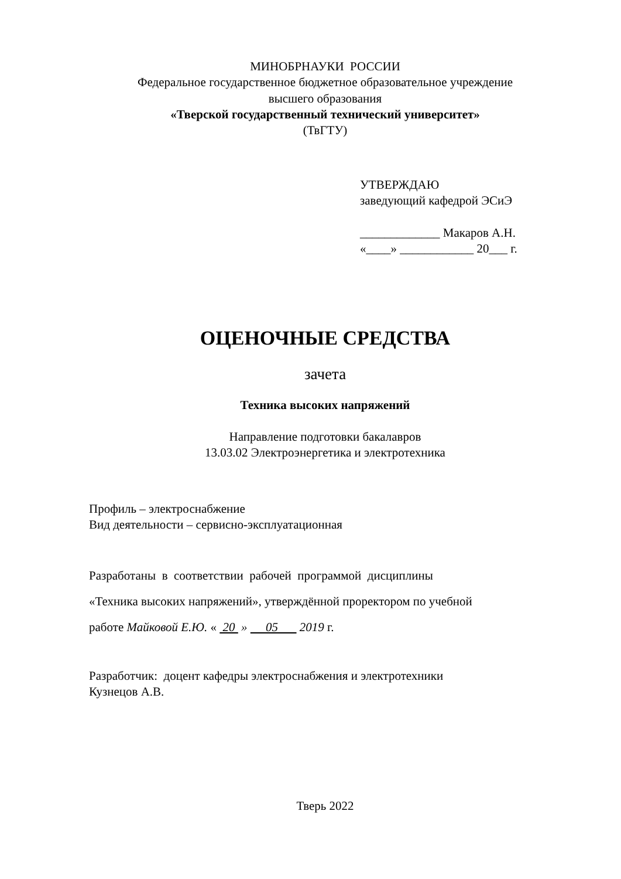МИНОБРНАУКИ РОССИИ
Федеральное государственное бюджетное образовательное учреждение
высшего образования
«Тверской государственный технический университет»
(ТвГТУ)
УТВЕРЖДАЮ
заведующий кафедрой ЭСиЭ
_____________ Макаров А.Н.
«____» ____________ 20___ г.
ОЦЕНОЧНЫЕ СРЕДСТВА
зачета
Техника высоких напряжений
Направление подготовки бакалавров
13.03.02 Электроэнергетика и электротехника
Профиль – электроснабжение
Вид деятельности – сервисно-эксплуатационная
Разработаны в соответствии рабочей программой дисциплины
«Техника высоких напряжений», утверждённой проректором по учебной
работе Майковой Е.Ю. « 20 » 05 2019 г.
Разработчик: доцент кафедры электроснабжения и электротехники
Кузнецов А.В.
Тверь 2022